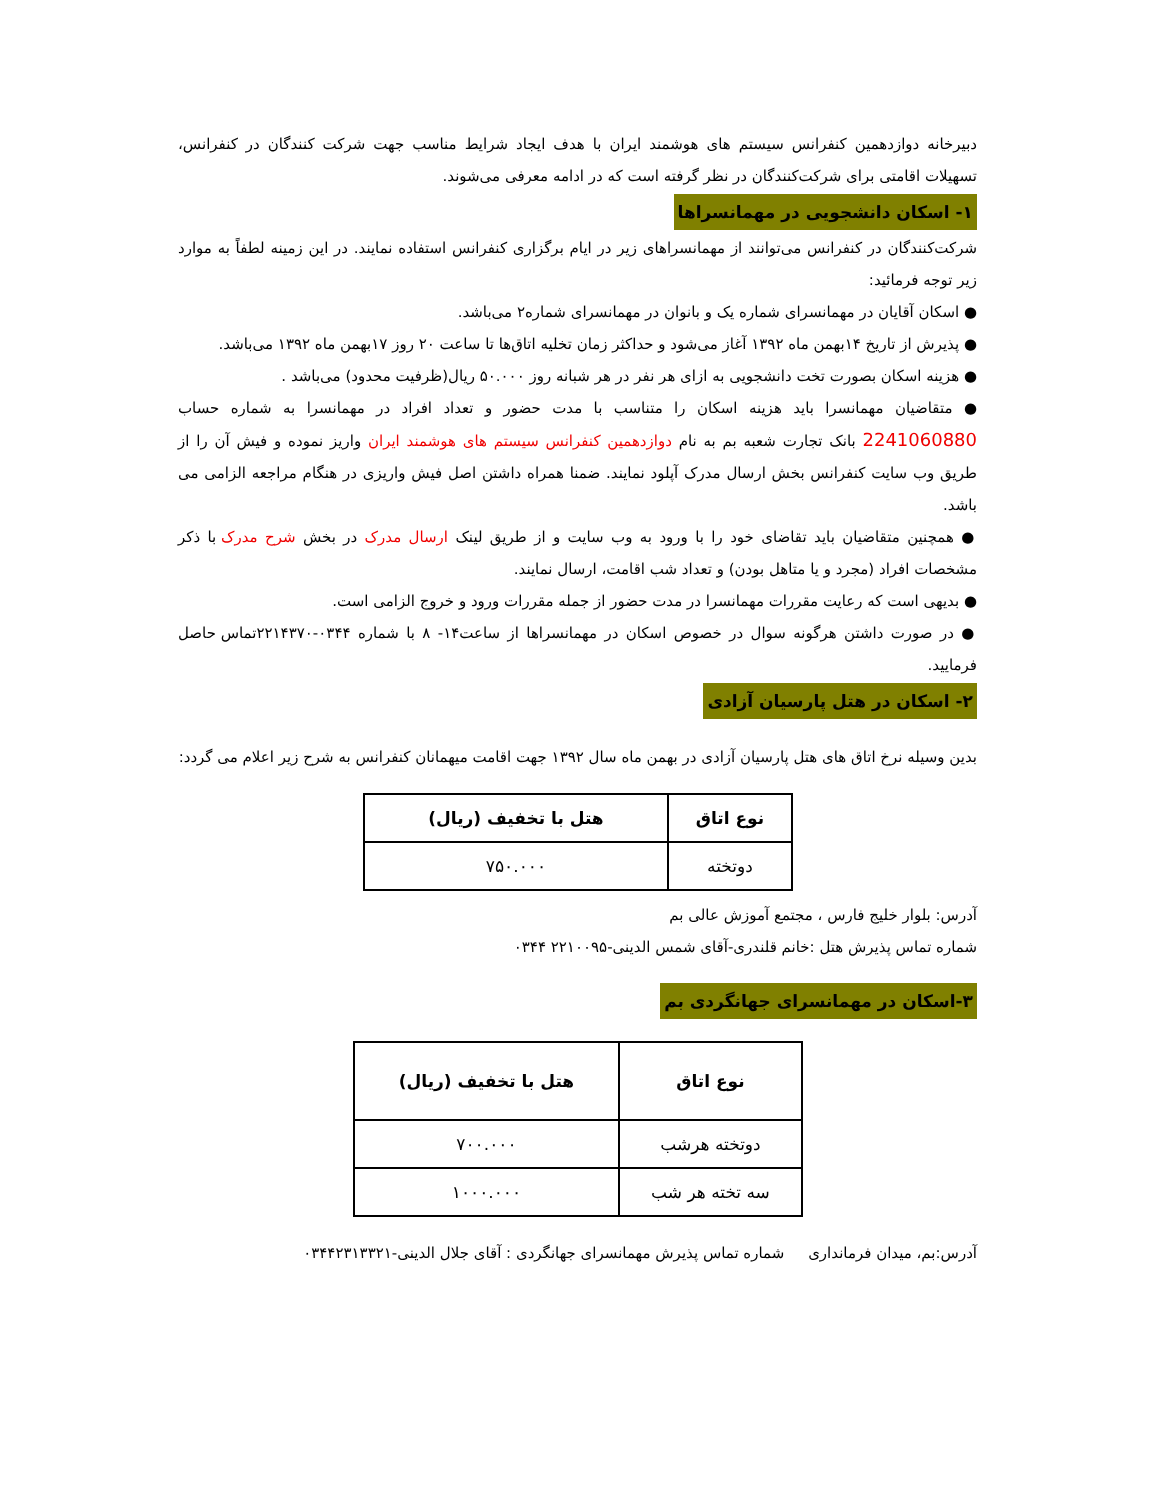دبیرخانه دوازدهمین کنفرانس سیستم های هوشمند ایران با هدف ایجاد شرایط مناسب جهت شرکت کنندگان در کنفرانس، تسهیلات اقامتی برای شرکت‌کنندگان در نظر گرفته است که در ادامه معرفی می‌شوند.
۱- اسکان دانشجویی در مهمانسراها
شرکت‌کنندگان در کنفرانس می‌توانند از مهمانسراهای زیر در ایام برگزاری کنفرانس استفاده نمایند. در این زمینه لطفاً به موارد زیر توجه فرمائید:
● اسکان آقایان در مهمانسرای شماره یک و بانوان در مهمانسرای شماره۲ می‌باشد.
● پذیرش از تاریخ ۱۴بهمن ماه ۱۳۹۲ آغاز می‌شود و حداکثر زمان تخلیه اتاق‌ها تا ساعت ۲۰ روز ۱۷بهمن ماه ۱۳۹۲ می‌باشد.
● هزینه اسکان بصورت تخت دانشجویی به ازای هر نفر در هر شبانه روز ۵۰.۰۰۰ ریال(ظرفیت محدود) می‌باشد .
● متقاضیان مهمانسرا باید هزینه اسکان را متناسب با مدت حضور و تعداد افراد در مهمانسرا به شماره حساب 2241060880 بانک تجارت شعبه بم به نام دوازدهمین کنفرانس سیستم های هوشمند ایران واریز نموده و فیش آن را از طریق وب سایت کنفرانس بخش ارسال مدرک آپلود نمایند. ضمنا همراه داشتن اصل فیش واریزی در هنگام مراجعه الزامی می باشد.
● همچنین متقاضیان باید تقاضای خود را با ورود به وب سایت و از طریق لینک ارسال مدرک در بخش شرح مدرک با ذکر مشخصات افراد (مجرد و یا متاهل بودن) و تعداد شب اقامت، ارسال نمایند.
● بدیهی است که رعایت مقررات مهمانسرا در مدت حضور از جمله مقررات ورود و خروج الزامی است.
● در صورت داشتن هرگونه سوال در خصوص اسکان در مهمانسراها از ساعت۱۴- ۸ با شماره ۰۳۴۴-۲۲۱۴۳۷۰تماس حاصل فرمایید.
۲- اسکان در هتل پارسیان آزادی
بدین وسیله نرخ اتاق های هتل پارسیان آزادی در بهمن ماه سال ۱۳۹۲ جهت اقامت میهمانان کنفرانس به شرح زیر اعلام می گردد:
| نوع اتاق | هتل با تخفیف (ریال) |
| --- | --- |
| دوتخته | ۷۵۰.۰۰۰ |
آدرس: بلوار خلیج فارس ، مجتمع آموزش عالی بم
شماره تماس پذیرش هتل :خانم قلندری-آقای شمس الدینی-۲۲۱۰۰۹۵ ۰۳۴۴
۳-اسکان در مهمانسرای جهانگردی بم
| نوع اتاق | هتل با تخفیف (ریال) |
| --- | --- |
| دوتخته هرشب | ۷۰۰.۰۰۰ |
| سه تخته هر شب | ۱۰۰۰.۰۰۰ |
آدرس:بم، میدان فرمانداری شماره تماس پذیرش مهمانسرای جهانگردی : آقای جلال الدینی-۰۳۴۴۲۳۱۳۳۲۱